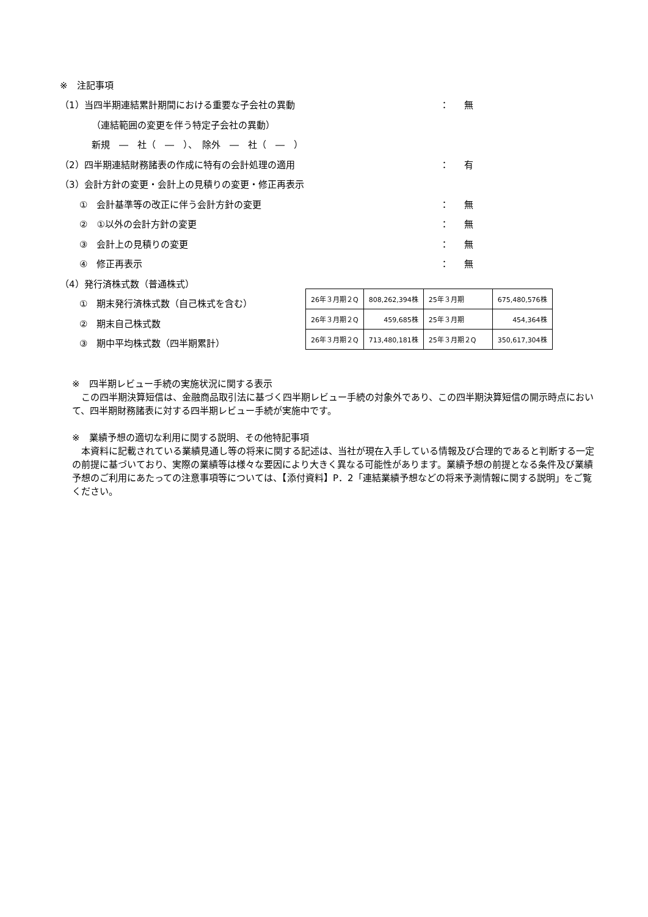※　注記事項
（1）当四半期連結累計期間における重要な子会社の異動 ： 無
（連結範囲の変更を伴う特定子会社の異動）
新規　―　社（　―　）、　除外　―　社（　―　）
（2）四半期連結財務諸表の作成に特有の会計処理の適用 ： 有
（3）会計方針の変更・会計上の見積りの変更・修正再表示
①　会計基準等の改正に伴う会計方針の変更 ： 無
②　①以外の会計方針の変更 ： 無
③　会計上の見積りの変更 ： 無
④　修正再表示 ： 無
（4）発行済株式数（普通株式）
①　期末発行済株式数（自己株式を含む）
②　期末自己株式数
③　期中平均株式数（四半期累計）
| 26年３月期２Q | 808,262,394株 | 25年３月期 | 675,480,576株 |
| 26年３月期２Q | 459,685株 | 25年３月期 | 454,364株 |
| 26年３月期２Q | 713,480,181株 | 25年３月期２Q | 350,617,304株 |
※　四半期レビュー手続の実施状況に関する表示
　この四半期決算短信は、金融商品取引法に基づく四半期レビュー手続の対象外であり、この四半期決算短信の開示時点において、四半期財務諸表に対する四半期レビュー手続が実施中です。
※　業績予想の適切な利用に関する説明、その他特記事項
　本資料に記載されている業績見通し等の将来に関する記述は、当社が現在入手している情報及び合理的であると判断する一定の前提に基づいており、実際の業績等は様々な要因により大きく異なる可能性があります。業績予想の前提となる条件及び業績予想のご利用にあたっての注意事項等については、【添付資料】P．2「連結業績予想などの将来予測情報に関する説明」をご覧ください。